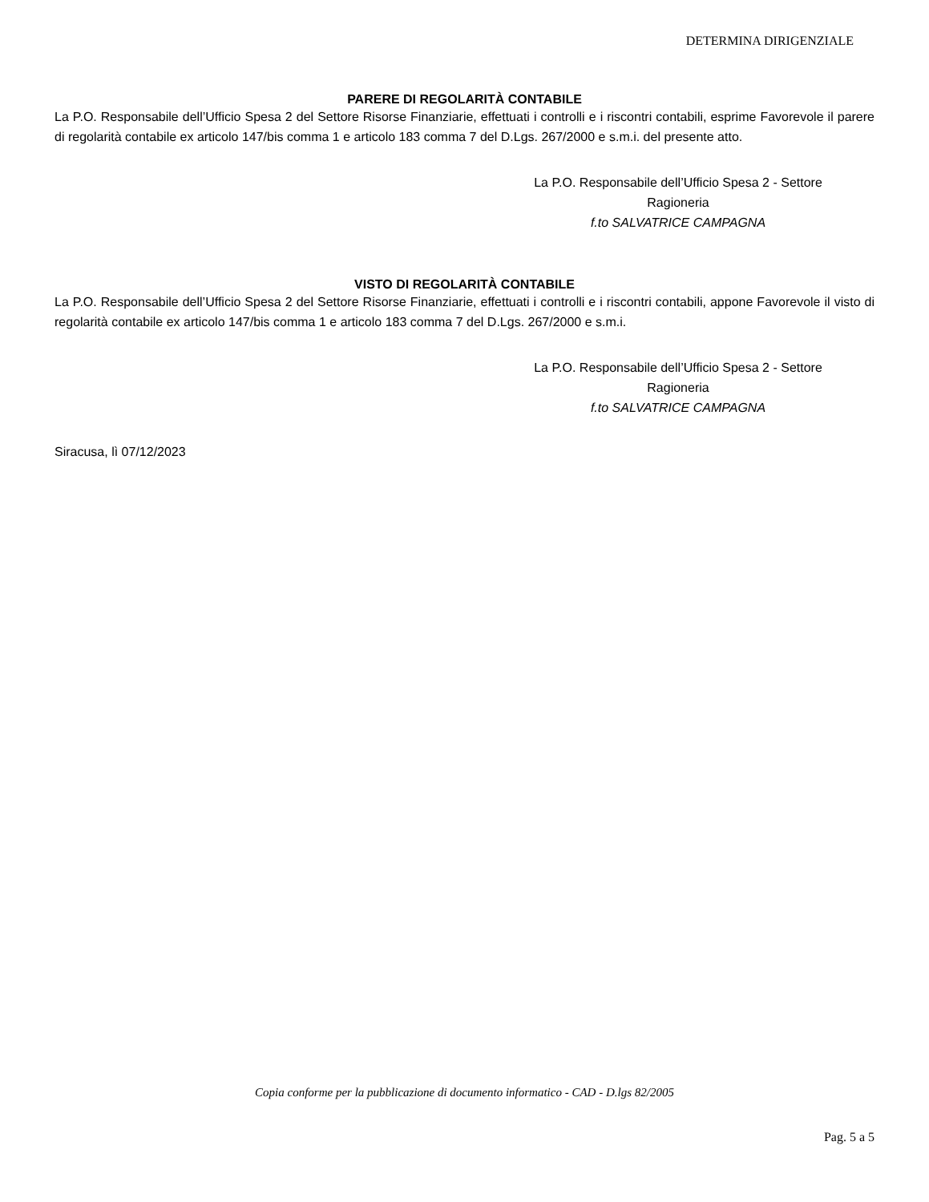DETERMINA DIRIGENZIALE
PARERE DI REGOLARITÀ CONTABILE
La P.O. Responsabile dell’Ufficio Spesa 2 del Settore Risorse Finanziarie, effettuati i controlli e i riscontri contabili, esprime Favorevole il parere di regolarità contabile ex articolo 147/bis comma 1 e articolo 183 comma 7 del D.Lgs. 267/2000 e s.m.i. del presente atto.
La P.O. Responsabile dell’Ufficio Spesa 2 - Settore
Ragioneria
f.to SALVATRICE CAMPAGNA
VISTO DI REGOLARITÀ CONTABILE
La P.O. Responsabile dell’Ufficio Spesa 2 del Settore Risorse Finanziarie, effettuati i controlli e i riscontri contabili, appone Favorevole il visto di regolarità contabile ex articolo 147/bis comma 1 e articolo 183 comma 7 del D.Lgs. 267/2000 e s.m.i.
La P.O. Responsabile dell’Ufficio Spesa 2 - Settore
Ragioneria
f.to SALVATRICE CAMPAGNA
Siracusa, lì 07/12/2023
Copia conforme per la pubblicazione di documento informatico - CAD - D.lgs 82/2005
Pag. 5 a 5